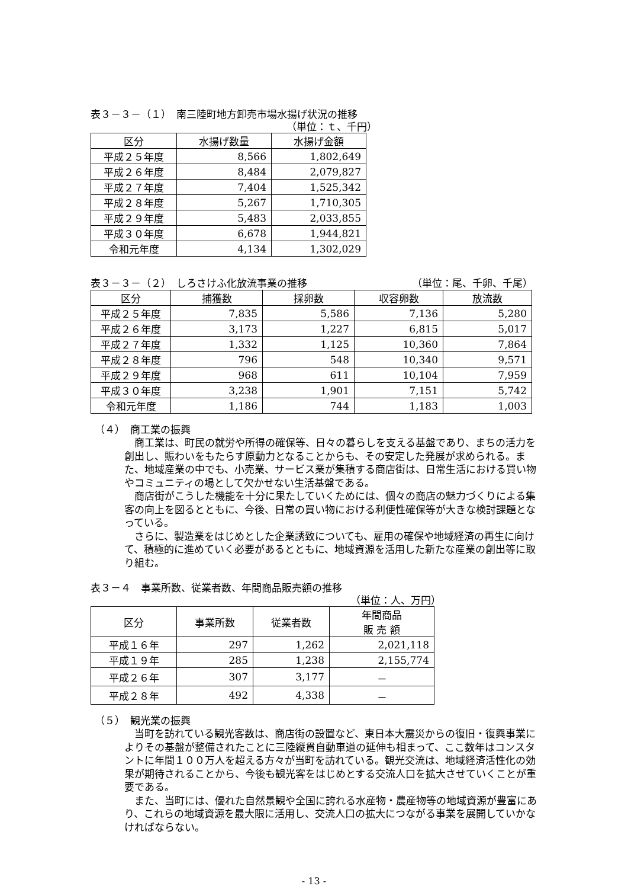表３－３－（１）　南三陸町地方卸売市場水揚げ状況の推移
（単位：ｔ、千円）
| 区分 | 水揚げ数量 | 水揚げ金額 |
| --- | --- | --- |
| 平成２５年度 | 8,566 | 1,802,649 |
| 平成２６年度 | 8,484 | 2,079,827 |
| 平成２７年度 | 7,404 | 1,525,342 |
| 平成２８年度 | 5,267 | 1,710,305 |
| 平成２９年度 | 5,483 | 2,033,855 |
| 平成３０年度 | 6,678 | 1,944,821 |
| 令和元年度 | 4,134 | 1,302,029 |
表３－３－（２）　しろさけふ化放流事業の推移 （単位：尾、千卵、千尾）
| 区分 | 捕獲数 | 採卵数 | 収容卵数 | 放流数 |
| --- | --- | --- | --- | --- |
| 平成２５年度 | 7,835 | 5,586 | 7,136 | 5,280 |
| 平成２６年度 | 3,173 | 1,227 | 6,815 | 5,017 |
| 平成２７年度 | 1,332 | 1,125 | 10,360 | 7,864 |
| 平成２８年度 | 796 | 548 | 10,340 | 9,571 |
| 平成２９年度 | 968 | 611 | 10,104 | 7,959 |
| 平成３０年度 | 3,238 | 1,901 | 7,151 | 5,742 |
| 令和元年度 | 1,186 | 744 | 1,183 | 1,003 |
（４）　商工業の振興
商工業は、町民の就労や所得の確保等、日々の暮らしを支える基盤であり、まちの活力を創出し、賑わいをもたらす原動力となることからも、その安定した発展が求められる。また、地域産業の中でも、小売業、サービス業が集積する商店街は、日常生活における買い物やコミュニティの場として欠かせない生活基盤である。
商店街がこうした機能を十分に果たしていくためには、個々の商店の魅力づくりによる集客の向上を図るとともに、今後、日常の買い物における利便性確保等が大きな検討課題となっている。
さらに、製造業をはじめとした企業誘致についても、雇用の確保や地域経済の再生に向けて、積極的に進めていく必要があるとともに、地域資源を活用した新たな産業の創出等に取り組む。
表３－４　事業所数、従業者数、年間商品販売額の推移
（単位：人、万円）
| 区分 | 事業所数 | 従業者数 | 年間商品 販 売 額 |
| --- | --- | --- | --- |
| 平成１６年 | 297 | 1,262 | 2,021,118 |
| 平成１９年 | 285 | 1,238 | 2,155,774 |
| 平成２６年 | 307 | 3,177 | － |
| 平成２８年 | 492 | 4,338 | － |
（５）　観光業の振興
当町を訪れている観光客数は、商店街の設置など、東日本大震災からの復旧・復興事業によりその基盤が整備されたことに三陸縦貫自動車道の延伸も相まって、ここ数年はコンスタントに年間１００万人を超える方々が当町を訪れている。観光交流は、地域経済活性化の効果が期待されることから、今後も観光客をはじめとする交流人口を拡大させていくことが重要である。
また、当町には、優れた自然景観や全国に誇れる水産物・農産物等の地域資源が豊富にあり、これらの地域資源を最大限に活用し、交流人口の拡大につながる事業を展開していかなければならない。
- 13 -